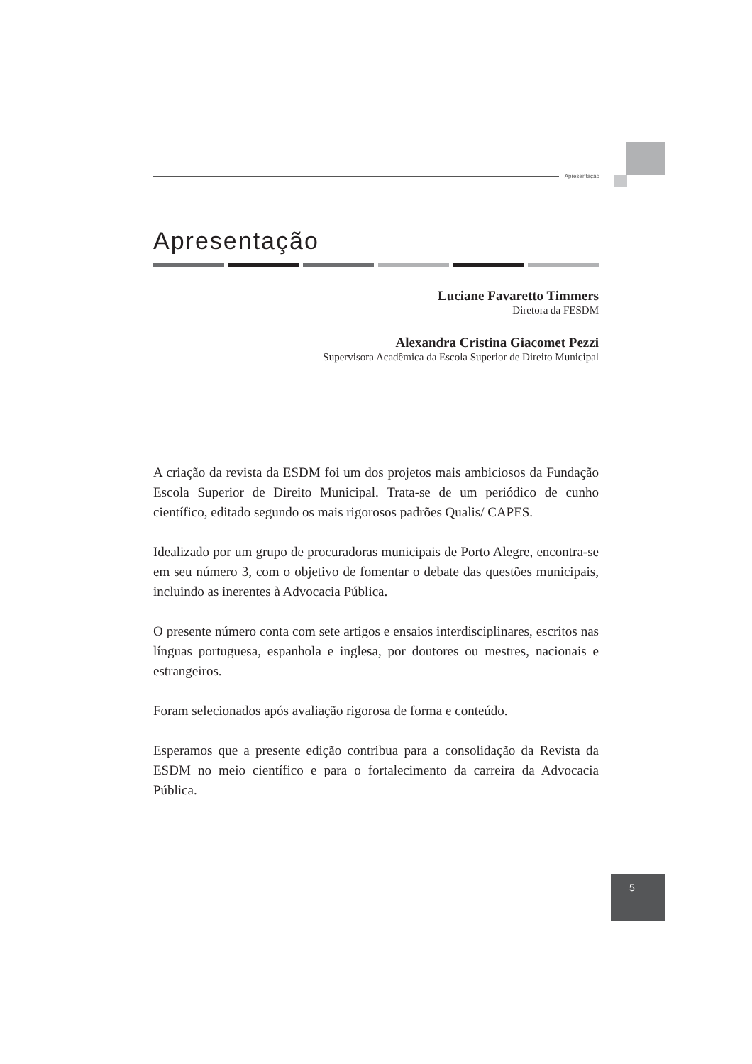Apresentação
Apresentação
Luciane Favaretto Timmers
Diretora da FESDM
Alexandra Cristina Giacomet Pezzi
Supervisora Acadêmica da Escola Superior de Direito Municipal
A criação da revista da ESDM foi um dos projetos mais ambiciosos da Fundação Escola Superior de Direito Municipal. Trata-se de um periódico de cunho científico, editado segundo os mais rigorosos padrões Qualis/ CAPES.
Idealizado por um grupo de procuradoras municipais de Porto Alegre, encontra-se em seu número 3, com o objetivo de fomentar o debate das questões municipais, incluindo as inerentes à Advocacia Pública.
O presente número conta com sete artigos e ensaios interdisciplinares, escritos nas línguas portuguesa, espanhola e inglesa, por doutores ou mestres, nacionais e estrangeiros.
Foram selecionados após avaliação rigorosa de forma e conteúdo.
Esperamos que a presente edição contribua para a consolidação da Revista da ESDM no meio científico e para o fortalecimento da carreira da Advocacia Pública.
5